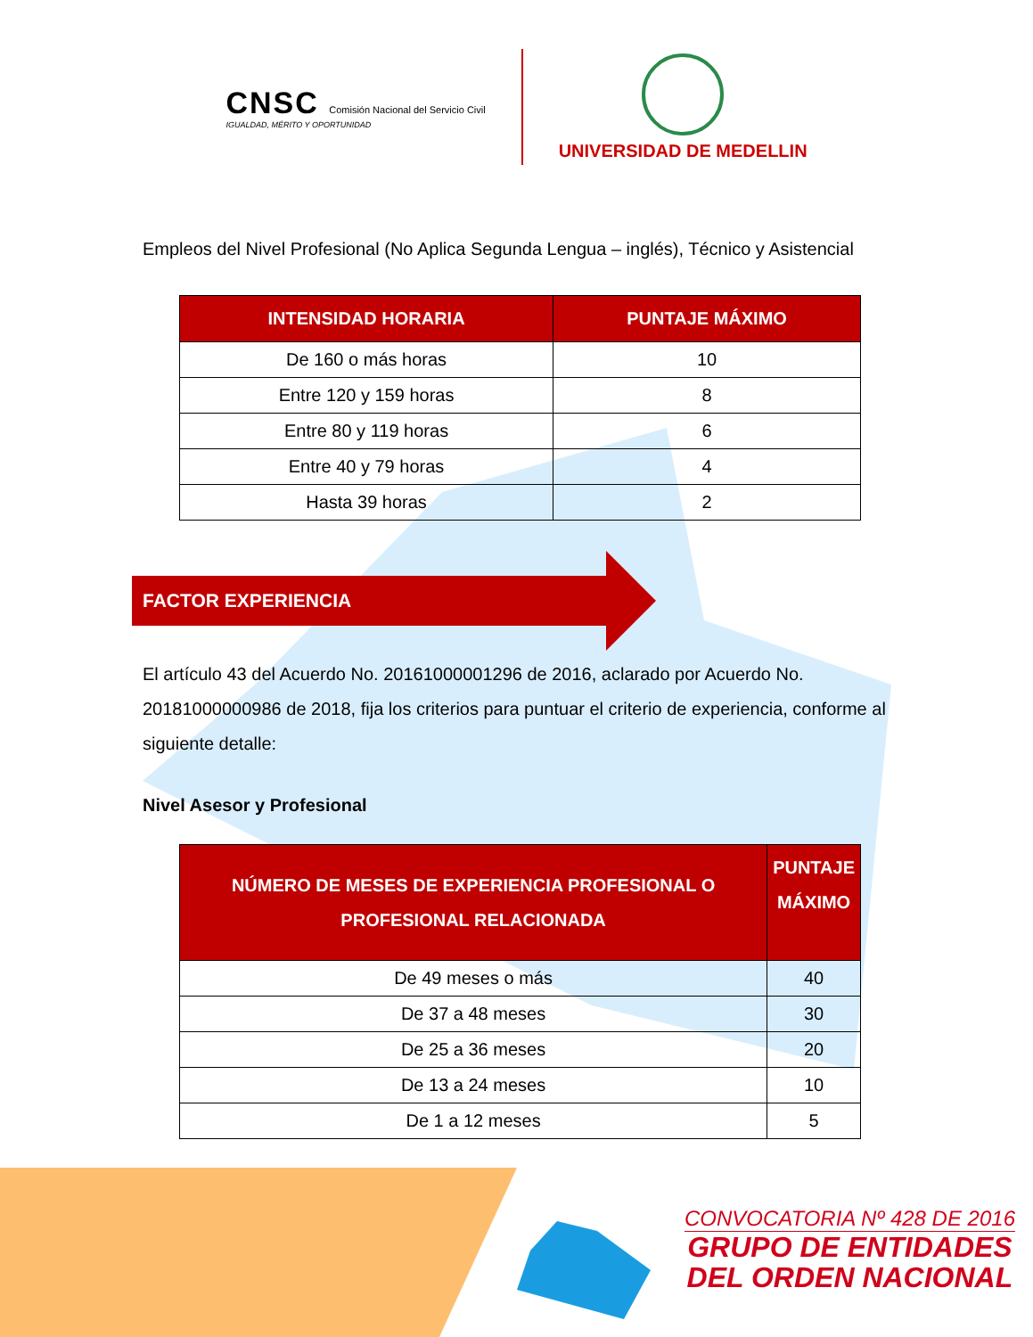CNSC Comisión Nacional del Servicio Civil
IGUALDAD, MÉRITO Y OPORTUNIDAD
UNIVERSIDAD DE MEDELLIN
Empleos del Nivel Profesional (No Aplica Segunda Lengua – inglés), Técnico y Asistencial
| INTENSIDAD HORARIA | PUNTAJE MÁXIMO |
| --- | --- |
| De 160 o más horas | 10 |
| Entre 120 y 159 horas | 8 |
| Entre 80 y 119 horas | 6 |
| Entre 40 y 79 horas | 4 |
| Hasta 39 horas | 2 |
FACTOR EXPERIENCIA
El artículo 43 del Acuerdo No. 20161000001296 de 2016, aclarado por Acuerdo No. 20181000000986 de 2018, fija los criterios para puntuar el criterio de experiencia, conforme al siguiente detalle:
Nivel Asesor y Profesional
| NÚMERO DE MESES DE EXPERIENCIA PROFESIONAL O PROFESIONAL RELACIONADA | PUNTAJE MÁXIMO |
| --- | --- |
| De 49 meses o más | 40 |
| De 37 a 48 meses | 30 |
| De 25 a 36 meses | 20 |
| De 13 a 24 meses | 10 |
| De 1 a 12 meses | 5 |
CONVOCATORIA Nº 428 DE 2016
GRUPO DE ENTIDADES
DEL ORDEN NACIONAL